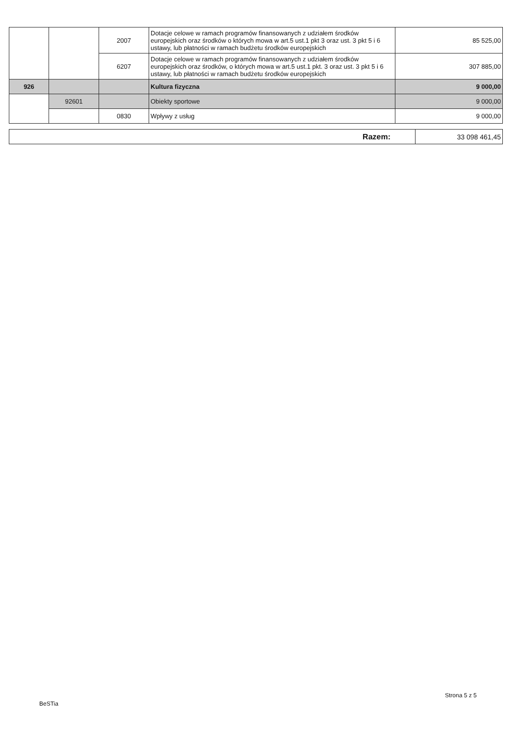| | | 2007 | Dotacje celowe w ramach programów finansowanych z udziałem środków europejskich oraz środków o których mowa w art.5 ust.1 pkt 3 oraz ust. 3 pkt 5 i 6 ustawy, lub płatności w ramach budżetu środków europejskich | 85 525,00 |
| | | 6207 | Dotacje celowe w ramach programów finansowanych z udziałem środków europejskich oraz środków, o których mowa w art.5 ust.1 pkt. 3 oraz ust. 3 pkt 5 i 6 ustawy, lub płatności w ramach budżetu środków europejskich | 307 885,00 |
| 926 | | | Kultura fizyczna | 9 000,00 |
| | 92601 | | Obiekty sportowe | 9 000,00 |
| | | 0830 | Wpływy z usług | 9 000,00 |
| Razem: | 33 098 461,45 |
BeSTia
Strona 5 z 5